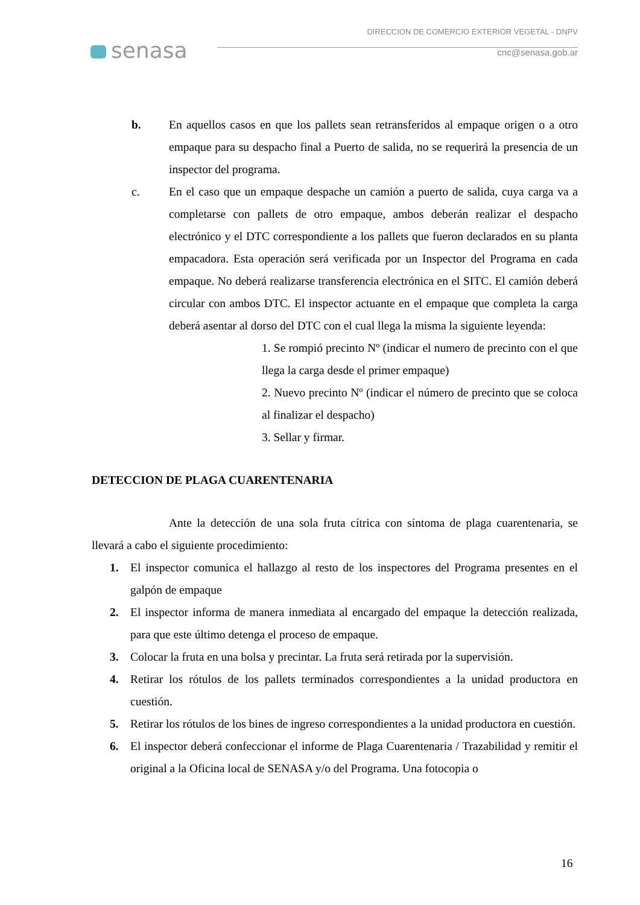senasa
DIRECCION DE COMERCIO EXTERIOR VEGETAL - DNPV
cnc@senasa.gob.ar
b. En aquellos casos en que los pallets sean retransferidos al empaque origen o a otro empaque para su despacho final a Puerto de salida, no se requerirá la presencia de un inspector del programa.
c. En el caso que un empaque despache un camión a puerto de salida, cuya carga va a completarse con pallets de otro empaque, ambos deberán realizar el despacho electrónico y el DTC correspondiente a los pallets que fueron declarados en su planta empacadora. Esta operación será verificada por un Inspector del Programa en cada empaque. No deberá realizarse transferencia electrónica en el SITC. El camión deberá circular con ambos DTC. El inspector actuante en el empaque que completa la carga deberá asentar al dorso del DTC con el cual llega la misma la siguiente leyenda:
1. Se rompió precinto Nº (indicar el numero de precinto con el que llega la carga desde el primer empaque)
2. Nuevo precinto Nº (indicar el número de precinto que se coloca al finalizar el despacho)
3. Sellar y firmar.
DETECCION DE PLAGA CUARENTENARIA
Ante la detección de una sola fruta cítrica con síntoma de plaga cuarentenaria, se llevará a cabo el siguiente procedimiento:
1. El inspector comunica el hallazgo al resto de los inspectores del Programa presentes en el galpón de empaque
2. El inspector informa de manera inmediata al encargado del empaque la detección realizada, para que este último detenga el proceso de empaque.
3. Colocar la fruta en una bolsa y precintar. La fruta será retirada por la supervisión.
4. Retirar los rótulos de los pallets terminados correspondientes a la unidad productora en cuestión.
5. Retirar los rótulos de los bines de ingreso correspondientes a la unidad productora en cuestión.
6. El inspector deberá confeccionar el informe de Plaga Cuarentenaria / Trazabilidad y remitir el original a la Oficina local de SENASA y/o del Programa. Una fotocopia o
16